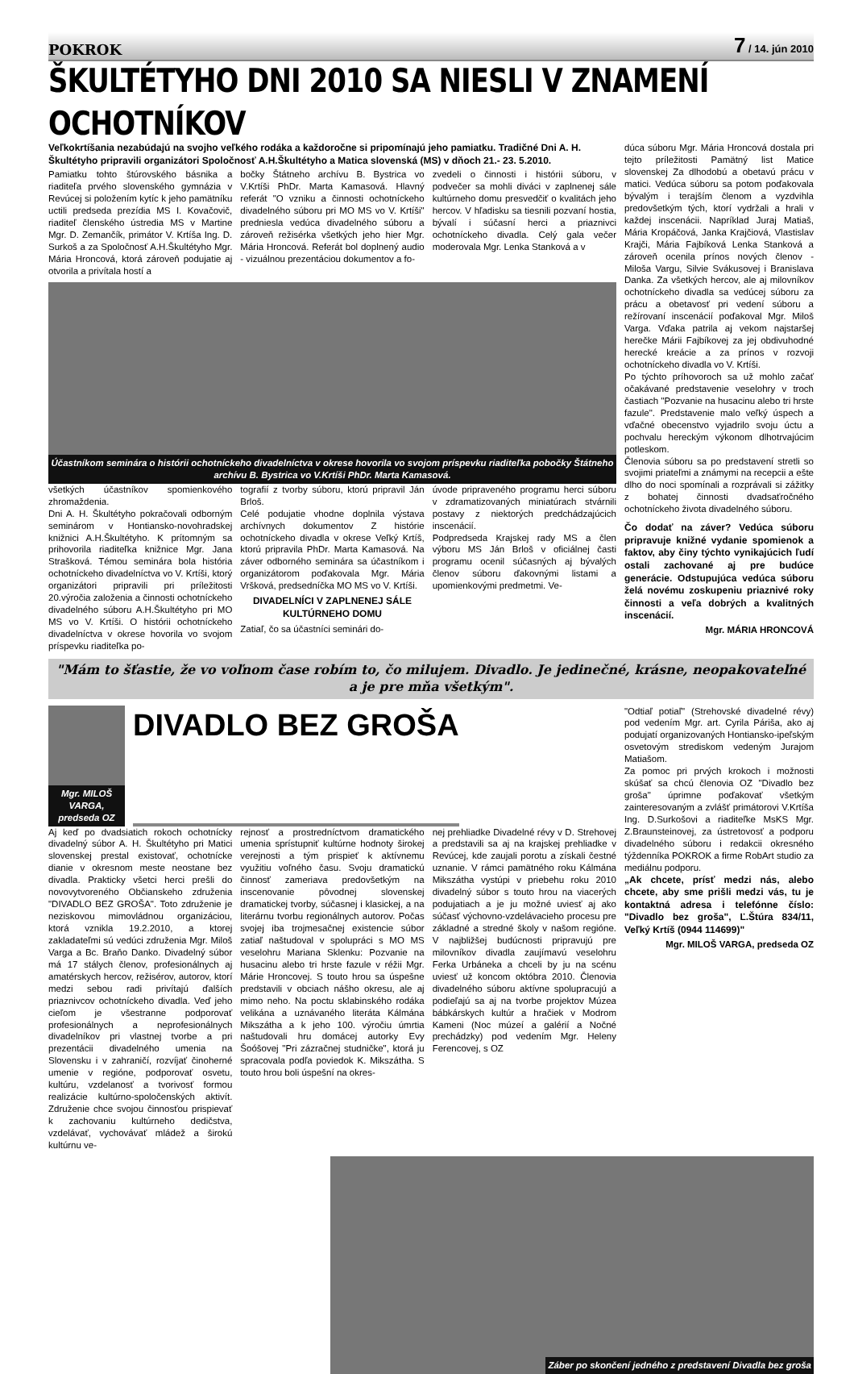POKROK 7 / 14. jún 2010
ŠKULTÉTYHO DNI 2010 SA NIESLI V ZNAMENÍ OCHOTNÍKOV
Veľkokrtíšania nezabúdajú na svojho veľkého rodáka a každoročne si pripomínajú jeho pamiatku. Tradičné Dni A. H. Škultétyho pripravili organizátori Spoločnosť A.H.Škultétyho a Matica slovenská (MS) v dňoch 21.- 23. 5.2010.
Pamiatku tohto štúrovského básnika a riaditeľa prvého slovenského gymnázia v Revúcej si položením kytíc k jeho pamätníku uctili predseda prezídia MS I. Kovačovič, riaditeľ členského ústredia MS v Martine Mgr. D. Zemančík, primátor V. Krtíša Ing. D. Surkoš a za Spoločnosť A.H.Škultétyho Mgr. Mária Hroncová, ktorá zároveň podujatie aj otvorila a privítala hostí a
bočky Štátneho archívu B. Bystrica vo V.Krtíši PhDr. Marta Kamasová. Hlavný referát "O vzniku a činnosti ochotníckeho divadelného súboru pri MO MS vo V. Krtíši" predniesla vedúca divadelného súboru a zároveň režisérka všetkých jeho hier Mgr. Mária Hroncová. Referát bol doplnený audio - vizuálnou prezentáciou dokumentov a fo-
zvedeli o činnosti i histórii súboru, v podvečer sa mohli diváci v zaplnenej sále kultúrneho domu presvedčiť o kvalitách jeho hercov. V hľadisku sa tiesnili pozvaní hostia, bývalí i súčasní herci a priaznivci ochotníckeho divadla. Celý gala večer moderovala Mgr. Lenka Stanková a v
Účastníkom seminára o histórii ochotníckeho divadelníctva v okrese hovorila vo svojom príspevku riaditeľka pobočky Štátneho archívu B. Bystrica vo V.Krtíši PhDr. Marta Kamasová.
všetkých účastníkov spomienkového zhromaždenia.
Dni A. H. Škultétyho pokračovali odborným seminárom v Hontiansko-novohradskej knižnici A.H.Škultétyho. K prítomným sa prihovorila riaditeľka knižnice Mgr. Jana Strašková. Témou seminára bola história ochotníckeho divadelníctva vo V. Krtíši, ktorý organizátori pripravili pri príležitosti 20.výročia založenia a činnosti ochotníckeho divadelného súboru A.H.Škultétyho pri MO MS vo V. Krtíši. O histórii ochotníckeho divadelníctva v okrese hovorila vo svojom príspevku riaditeľka po-
tografií z tvorby súboru, ktorú pripravil Ján Brloš.
Celé podujatie vhodne doplnila výstava archívnych dokumentov Z histórie ochotníckeho divadla v okrese Veľký Krtíš, ktorú pripravila PhDr. Marta Kamasová. Na záver odborného seminára sa účastníkom i organizátorom poďakovala Mgr. Mária Vršková, predsedníčka MO MS vo V. Krtíši.
DIVADELNÍCI V ZAPLNENEJ SÁLE KULTÚRNEHO DOMU
Zatiaľ, čo sa účastníci seminári do-
úvode pripraveného programu herci súboru v zdramatizovaných miniatúrach stvárnili postavy z niektorých predchádzajúcich inscenácií.
Podpredseda Krajskej rady MS a člen výboru MS Ján Brloš v oficiálnej časti programu ocenil súčasných aj bývalých členov súboru ďakovnými listami a upomienkovými predmetmi. Ve-
dúca súboru Mgr. Mária Hroncová dostala pri tejto príležitosti Pamätný list Matice slovenskej Za dlhodobú a obetavú prácu v matici. Vedúca súboru sa potom poďakovala bývalým i terajším členom a vyzdvihla predovšetkým tých, ktorí vydržali a hrali v každej inscenácii. Napríklad Juraj Matiaš, Mária Kropáčová, Janka Krajčiová, Vlastislav Krajči, Mária Fajbíková Lenka Stanková a zároveň ocenila prínos nových členov - Miloša Vargu, Silvie Svákusovej i Branislava Danka. Za všetkých hercov, ale aj milovníkov ochotníckeho divadla sa vedúcej súboru za prácu a obetavosť pri vedení súboru a režírovaní inscenácií poďakoval Mgr. Miloš Varga. Vďaka patrila aj vekom najstaršej herečke Márii Fajbíkovej za jej obdivuhodné herecké kreácie a za prínos v rozvoji ochotníckeho divadla vo V. Krtíši.
Po týchto príhovoroch sa už mohlo začať očakávané predstavenie veselohry v troch častiach "Pozvanie na husacinu alebo tri hrste fazule". Predstavenie malo veľký úspech a vďačné obecenstvo vyjadrilo svoju úctu a pochvalu hereckým výkonom dlhotrvajúcim potleskom.
Členovia súboru sa po predstavení stretli so svojimi priateľmi a známymi na recepcii a ešte dlho do noci spomínali a rozprávali si zážitky z bohatej činnosti dvadsaťročného ochotníckeho života divadelného súboru.
Čo dodať na záver? Vedúca súboru pripravuje knižné vydanie spomienok a faktov, aby činy týchto vynikajúcich ľudí ostali zachované aj pre budúce generácie. Odstupujúca vedúca súboru želá novému zoskupeniu priaznivé roky činnosti a veľa dobrých a kvalitných inscenácií.
Mgr. MÁRIA HRONCOVÁ
"Mám to šťastie, že vo voľnom čase robím to, čo milujem. Divadlo. Je jedinečné, krásne, neopakovateľné a je pre mňa všetkým".
Mgr. MILOŠ VARGA, predseda OZ
DIVADLO BEZ GROŠA
Aj keď po dvadsiatich rokoch ochotnícky divadelný súbor A. H. Škultétyho pri Matici slovenskej prestal existovať, ochotnícke dianie v okresnom meste neostane bez divadla. Prakticky všetci herci prešli do novovytvoreného Občianskeho združenia "DIVADLO BEZ GROŠA". Toto združenie je neziskovou mimovládnou organizáciou, ktorá vznikla 19.2.2010, a ktorej zakladateľmi sú vedúci združenia Mgr. Miloš Varga a Bc. Braňo Danko. Divadelný súbor má 17 stálych členov, profesionálnych aj amatérskych hercov, režisérov, autorov, ktorí medzi sebou radi privítajú ďalších priaznivcov ochotníckeho divadla. Veď jeho cieľom je všestranne podporovať profesionálnych a neprofesionálnych divadelníkov pri vlastnej tvorbe a pri prezentácii divadelného umenia na Slovensku i v zahraničí, rozvíjať činoherné umenie v regióne, podporovať osvetu, kultúru, vzdelanosť a tvorivosť formou realizácie kultúrno-spoločenských aktivít. Združenie chce svojou činnosťou prispievať k zachovaniu kultúrneho dedičstva, vzdelávať, vychovávať mládež a širokú kultúrnu ve-
rejnosť a prostredníctvom dramatického umenia sprístupniť kultúrne hodnoty širokej verejnosti a tým prispieť k aktívnemu využitiu voľného času. Svoju dramatickú činnosť zameriava predovšetkým na inscenovanie pôvodnej slovenskej dramatickej tvorby, súčasnej i klasickej, a na literárnu tvorbu regionálnych autorov. Počas svojej iba trojmesačnej existencie súbor zatiaľ naštudoval v spolupráci s MO MS veselohru Mariana Sklenku: Pozvanie na husacinu alebo tri hrste fazule v réžii Mgr. Márie Hroncovej. S touto hrou sa úspešne predstavili v obciach nášho okresu, ale aj mimo neho. Na poctu sklabinského rodáka velikána a uznávaného literáta Kálmána Mikszátha a k jeho 100. výročiu úmrtia naštudovali hru domácej autorky Evy Šoóšovej "Pri zázračnej studničke", ktorá ju spracovala podľa poviedok K. Mikszátha. S touto hrou boli úspešní na okres-
nej prehliadke Divadelné révy v D. Strehovej a predstavili sa aj na krajskej prehliadke v Revúcej, kde zaujali porotu a získali čestné uznanie. V rámci pamätného roku Kálmána Mikszátha vystúpi v priebehu roku 2010 divadelný súbor s touto hrou na viacerých podujatiach a je ju možné uviesť aj ako súčasť výchovno-vzdelávacieho procesu pre základné a stredné školy v našom regióne. V najbližšej budúcnosti pripravujú pre milovníkov divadla zaujímavú veselohru Ferka Urbáneka a chceli by ju na scénu uviesť už koncom októbra 2010. Členovia divadelného súboru aktívne spolupracujú a podieľajú sa aj na tvorbe projektov Múzea bábkárskych kultúr a hračiek v Modrom Kameni (Noc múzeí a galérií a Nočné prechádzky) pod vedením Mgr. Heleny Ferencovej, s OZ
"Odtiaľ potiaľ" (Strehovské divadelné révy) pod vedením Mgr. art. Cyrila Páriša, ako aj podujatí organizovaných Hontiansko-ipeľským osvetovým strediskom vedeným Jurajom Matiašom.
Za pomoc pri prvých krokoch i možnosti skúšať sa chcú členovia OZ "Divadlo bez groša" úprimne poďakovať všetkým zainteresovaným a zvlášť primátorovi V.Krtíša Ing. D.Surkošovi a riaditeľke MsKS Mgr. Z.Braunsteinovej, za ústretovosť a podporu divadelného súboru i redakcii okresného týždenníka POKROK a firme RobArt studio za mediálnu podporu.
„Ak chcete, prísť medzi nás, alebo chcete, aby sme prišli medzi vás, tu je kontaktná adresa i telefónne číslo: "Divadlo bez groša", Ľ.Štúra 834/11, Veľký Krtíš (0944 114699)"
Mgr. MILOŠ VARGA, predseda OZ
Záber po skončení jedného z predstavení Divadla bez groša